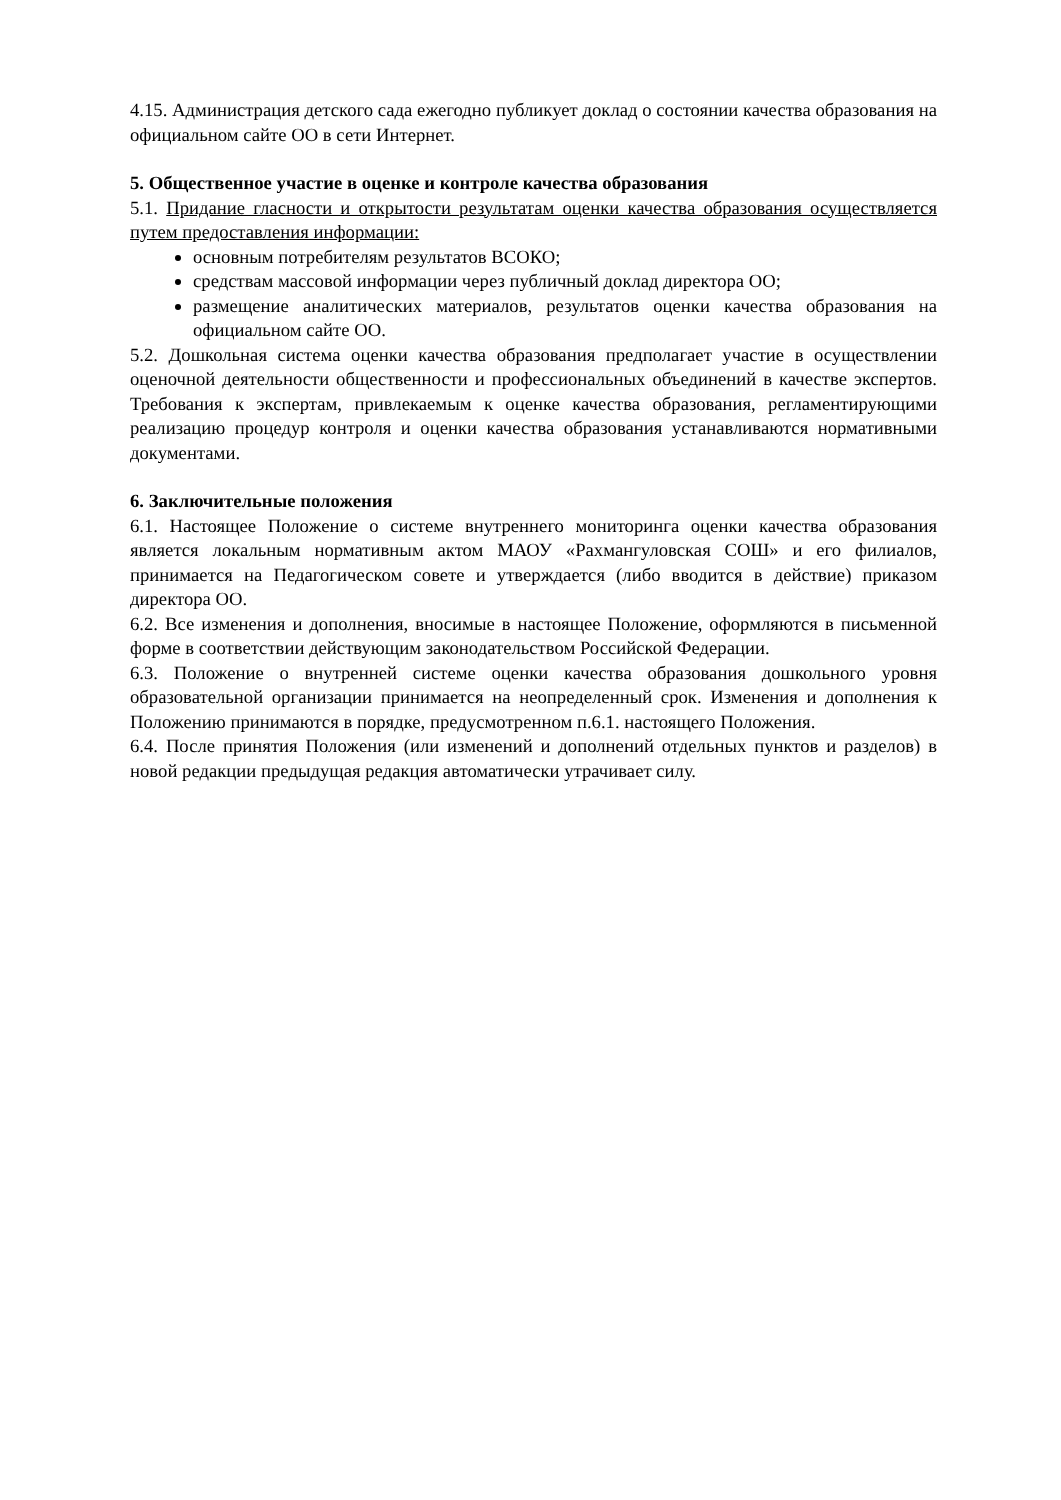4.15. Администрация детского сада ежегодно публикует доклад о состоянии качества образования на официальном сайте ОО в сети Интернет.
5. Общественное участие в оценке и контроле качества образования
5.1. Придание гласности и открытости результатам оценки качества образования осуществляется путем предоставления информации:
основным потребителям результатов ВСОКО;
средствам массовой информации через публичный доклад директора ОО;
размещение аналитических материалов, результатов оценки качества образования на официальном сайте ОО.
5.2. Дошкольная система оценки качества образования предполагает участие в осуществлении оценочной деятельности общественности и профессиональных объединений в качестве экспертов. Требования к экспертам, привлекаемым к оценке качества образования, регламентирующими реализацию процедур контроля и оценки качества образования устанавливаются нормативными документами.
6. Заключительные положения
6.1. Настоящее Положение о системе внутреннего мониторинга оценки качества образования является локальным нормативным актом МАОУ «Рахмангуловская СОШ» и его филиалов, принимается на Педагогическом совете и утверждается (либо вводится в действие) приказом директора ОО.
6.2. Все изменения и дополнения, вносимые в настоящее Положение, оформляются в письменной форме в соответствии действующим законодательством Российской Федерации.
6.3. Положение о внутренней системе оценки качества образования дошкольного уровня образовательной организации принимается на неопределенный срок. Изменения и дополнения к Положению принимаются в порядке, предусмотренном п.6.1. настоящего Положения.
6.4. После принятия Положения (или изменений и дополнений отдельных пунктов и разделов) в новой редакции предыдущая редакция автоматически утрачивает силу.